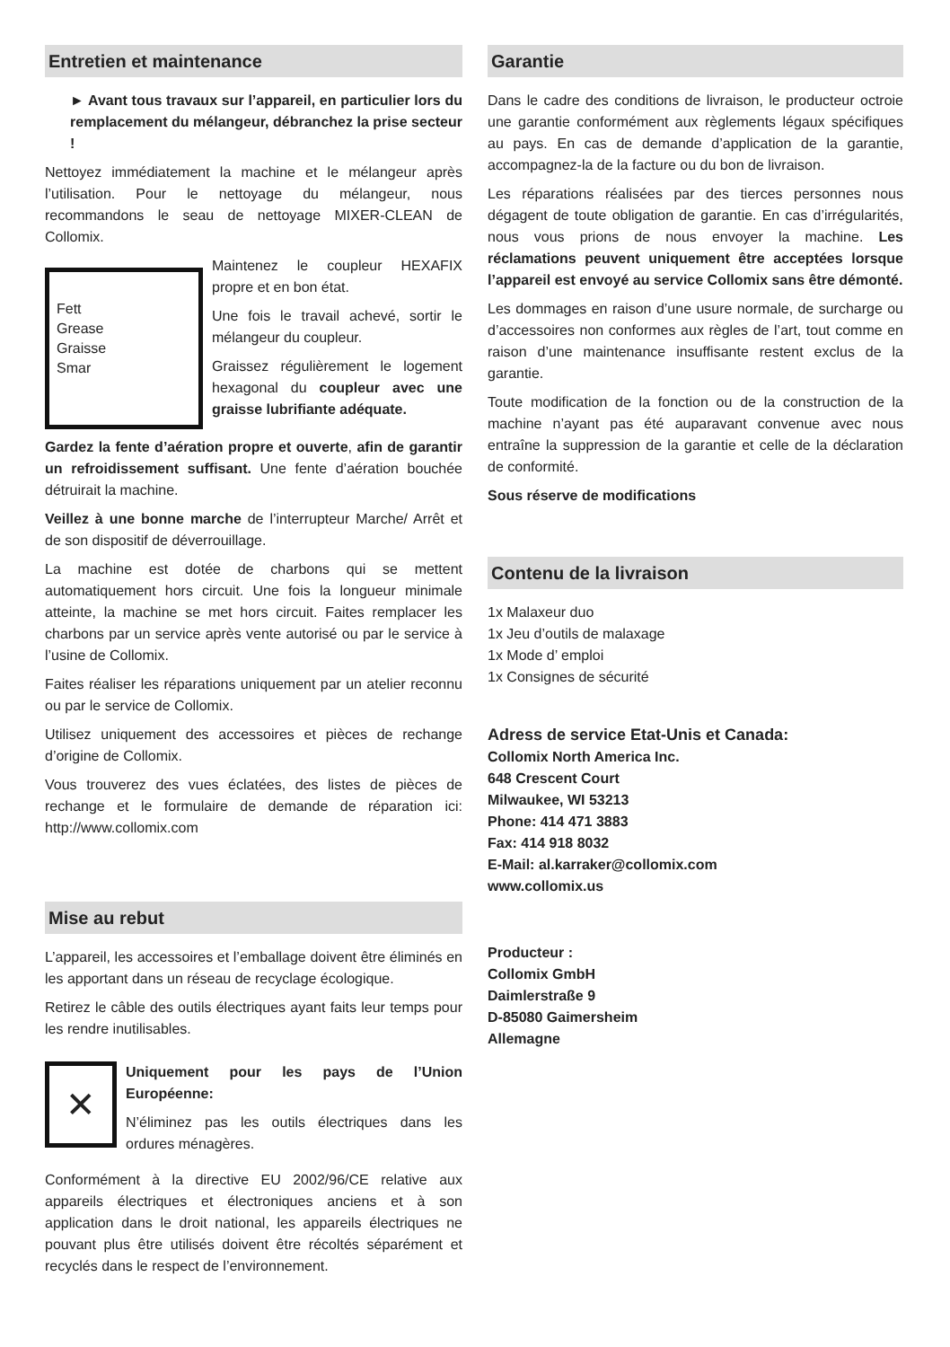Entretien et maintenance
► Avant tous travaux sur l’appareil, en particulier lors du remplacement du mélangeur, débranchez la prise secteur !
Nettoyez immédiatement la machine et le mélangeur après l’utilisation. Pour le nettoyage du mélangeur, nous recommandons le seau de nettoyage MIXER-CLEAN de Collomix.
Fett
Grease
Graisse
Smar
Maintenez le coupleur HEXAFIX propre et en bon état.
Une fois le travail achevé, sortir le mélangeur du coupleur.
Graissez régulièrement le logement hexagonal du coupleur avec une graisse lubrifiante adéquate.
Gardez la fente d’aération propre et ouverte, afin de garantir un refroidissement suffisant. Une fente d’aération bouchée détruirait la machine.
Veillez à une bonne marche de l’interrupteur Marche/ Arrêt et de son dispositif de déverrouillage.
La machine est dotée de charbons qui se mettent automatiquement hors circuit. Une fois la longueur minimale atteinte, la machine se met hors circuit. Faites remplacer les charbons par un service après vente autorisé ou par le service à l’usine de Collomix.
Faites réaliser les réparations uniquement par un atelier reconnu ou par le service de Collomix.
Utilisez uniquement des accessoires et pièces de rechange d’origine de Collomix.
Vous trouverez des vues éclatées, des listes de pièces de rechange et le formulaire de demande de réparation ici: http://www.collomix.com
Mise au rebut
L’appareil, les accessoires et l’emballage doivent être éliminés en les apportant dans un réseau de recyclage écologique.
Retirez le câble des outils électriques ayant faits leur temps pour les rendre inutilisables.
✕
Uniquement pour les pays de l’Union Européenne:
N’éliminez pas les outils électriques dans les ordures ménagères.
Conformément à la directive EU 2002/96/CE relative aux appareils électriques et électroniques anciens et à son application dans le droit national, les appareils électriques ne pouvant plus être utilisés doivent être récoltés séparément et recyclés dans le respect de l’environnement.
Garantie
Dans le cadre des conditions de livraison, le producteur octroie une garantie conformément aux règlements légaux spécifiques au pays. En cas de demande d’application de la garantie, accompagnez-la de la facture ou du bon de livraison.
Les réparations réalisées par des tierces personnes nous dégagent de toute obligation de garantie. En cas d’irrégularités, nous vous prions de nous envoyer la machine. Les réclamations peuvent uniquement être acceptées lorsque l’appareil est envoyé au service Collomix sans être démonté.
Les dommages en raison d’une usure normale, de surcharge ou d’accessoires non conformes aux règles de l’art, tout comme en raison d’une maintenance insuffisante restent exclus de la garantie.
Toute modification de la fonction ou de la construction de la machine n’ayant pas été auparavant convenue avec nous entraîne la suppression de la garantie et celle de la déclaration de conformité.
Sous réserve de modifications
Contenu de la livraison
1x Malaxeur duo
1x Jeu d’outils de malaxage
1x Mode d’ emploi
1x Consignes de sécurité
Adress de service Etat-Unis et Canada:
Collomix North America Inc.
648 Crescent Court
Milwaukee, WI 53213
Phone: 414 471 3883
Fax: 414 918 8032
E-Mail: al.karraker@collomix.com
www.collomix.us
Producteur :
Collomix GmbH
Daimlerstraße 9
D-85080 Gaimersheim
Allemagne